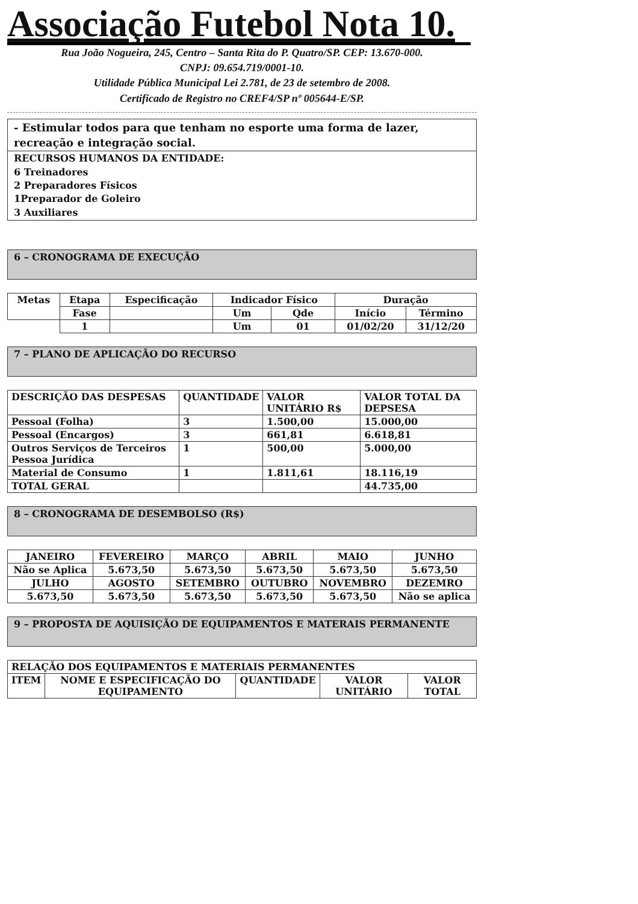Associação Futebol Nota 10.
Rua João Nogueira, 245, Centro – Santa Rita do P. Quatro/SP. CEP: 13.670-000.
CNPJ: 09.654.719/0001-10.
Utilidade Pública Municipal Lei 2.781, de 23 de setembro de 2008.
Certificado de Registro no CREF4/SP nº 005644-E/SP.
- Estimular todos para que tenham no esporte uma forma de lazer, recreação e integração social.
RECURSOS HUMANOS DA ENTIDADE:
6 Treinadores
2 Preparadores Físicos
1Preparador de Goleiro
3 Auxiliares
6 – CRONOGRAMA DE EXECUÇÃO
| Metas | Etapa | Especificação | Indicador Físico | | Duração | |
| --- | --- | --- | --- | --- | --- | --- |
| | Fase | | Um | Qde | Início | Término |
| | 1 | | Um | 01 | 01/02/20 | 31/12/20 |
7 – PLANO DE APLICAÇÃO DO RECURSO
| DESCRIÇÃO DAS DESPESAS | QUANTIDADE | VALOR UNITÁRIO R$ | VALOR TOTAL DA DEPSESA |
| --- | --- | --- | --- |
| Pessoal (Folha) | 3 | 1.500,00 | 15.000,00 |
| Pessoal (Encargos) | 3 | 661,81 | 6.618,81 |
| Outros Serviços de Terceiros Pessoa Jurídica | 1 | 500,00 | 5.000,00 |
| Material de Consumo | 1 | 1.811,61 | 18.116,19 |
| TOTAL GERAL | | | 44.735,00 |
8 – CRONOGRAMA DE DESEMBOLSO (R$)
| JANEIRO | FEVEREIRO | MARÇO | ABRIL | MAIO | JUNHO |
| --- | --- | --- | --- | --- | --- |
| Não se Aplica | 5.673,50 | 5.673,50 | 5.673,50 | 5.673,50 | 5.673,50 |
| JULHO | AGOSTO | SETEMBRO | OUTUBRO | NOVEMBRO | DEZEMRO |
| 5.673,50 | 5.673,50 | 5.673,50 | 5.673,50 | 5.673,50 | Não se aplica |
9 – PROPOSTA DE AQUISIÇÃO DE EQUIPAMENTOS E MATERAIS PERMANENTE
| RELAÇÃO DOS EQUIPAMENTOS E MATERIAIS PERMANENTES | | | | |
| --- | --- | --- | --- | --- |
| ITEM | NOME E ESPECIFICAÇÃO DO EQUIPAMENTO | QUANTIDADE | VALOR UNITÁRIO | VALOR TOTAL |